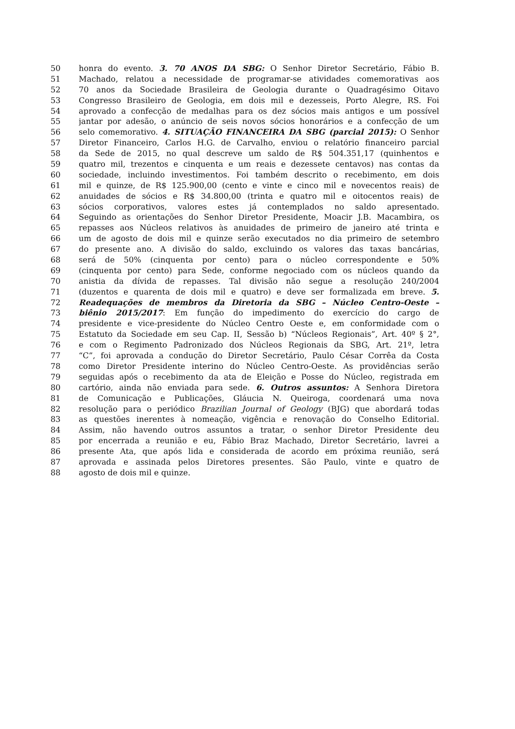50 honra do evento. 3. 70 ANOS DA SBG: O Senhor Diretor Secretário, Fábio B.
51 Machado, relatou a necessidade de programar-se atividades comemorativas aos
52 70 anos da Sociedade Brasileira de Geologia durante o Quadragésimo Oitavo
53 Congresso Brasileiro de Geologia, em dois mil e dezesseis, Porto Alegre, RS. Foi
54 aprovado a confecção de medalhas para os dez sócios mais antigos e um possível
55 jantar por adesão, o anúncio de seis novos sócios honorários e a confecção de um
56 selo comemorativo. 4. SITUAÇÃO FINANCEIRA DA SBG (parcial 2015): O Senhor
57 Diretor Financeiro, Carlos H.G. de Carvalho, enviou o relatório financeiro parcial
58 da Sede de 2015, no qual descreve um saldo de R$ 504.351,17 (quinhentos e
59 quatro mil, trezentos e cinquenta e um reais e dezessete centavos) nas contas da
60 sociedade, incluindo investimentos. Foi também descrito o recebimento, em dois
61 mil e quinze, de R$ 125.900,00 (cento e vinte e cinco mil e novecentos reais) de
62 anuidades de sócios e R$ 34.800,00 (trinta e quatro mil e oitocentos reais) de
63 sócios corporativos, valores estes já contemplados no saldo apresentado.
64 Seguindo as orientações do Senhor Diretor Presidente, Moacir J.B. Macambira, os
65 repasses aos Núcleos relativos às anuidades de primeiro de janeiro até trinta e
66 um de agosto de dois mil e quinze serão executados no dia primeiro de setembro
67 do presente ano. A divisão do saldo, excluindo os valores das taxas bancárias,
68 será de 50% (cinquenta por cento) para o núcleo correspondente e 50%
69 (cinquenta por cento) para Sede, conforme negociado com os núcleos quando da
70 anistia da dívida de repasses. Tal divisão não segue a resolução 240/2004
71 (duzentos e quarenta de dois mil e quatro) e deve ser formalizada em breve. 5.
72 Readequações de membros da Diretoria da SBG – Núcleo Centro-Oeste –
73 biênio 2015/2017: Em função do impedimento do exercício do cargo de
74 presidente e vice-presidente do Núcleo Centro Oeste e, em conformidade com o
75 Estatuto da Sociedade em seu Cap. II, Sessão b) “Núcleos Regionais”, Art. 40º § 2°,
76 e com o Regimento Padronizado dos Núcleos Regionais da SBG, Art. 21º, letra
77 “C”, foi aprovada a condução do Diretor Secretário, Paulo César Corrêa da Costa
78 como Diretor Presidente interino do Núcleo Centro-Oeste. As providências serão
79 seguidas após o recebimento da ata de Eleição e Posse do Núcleo, registrada em
80 cartório, ainda não enviada para sede. 6. Outros assuntos: A Senhora Diretora
81 de Comunicação e Publicações, Gláucia N. Queiroga, coordenará uma nova
82 resolução para o periódico Brazilian Journal of Geology (BJG) que abordará todas
83 as questões inerentes à nomeação, vigência e renovação do Conselho Editorial.
84 Assim, não havendo outros assuntos a tratar, o senhor Diretor Presidente deu
85 por encerrada a reunião e eu, Fábio Braz Machado, Diretor Secretário, lavrei a
86 presente Ata, que após lida e considerada de acordo em próxima reunião, será
87 aprovada e assinada pelos Diretores presentes. São Paulo, vinte e quatro de
88 agosto de dois mil e quinze.